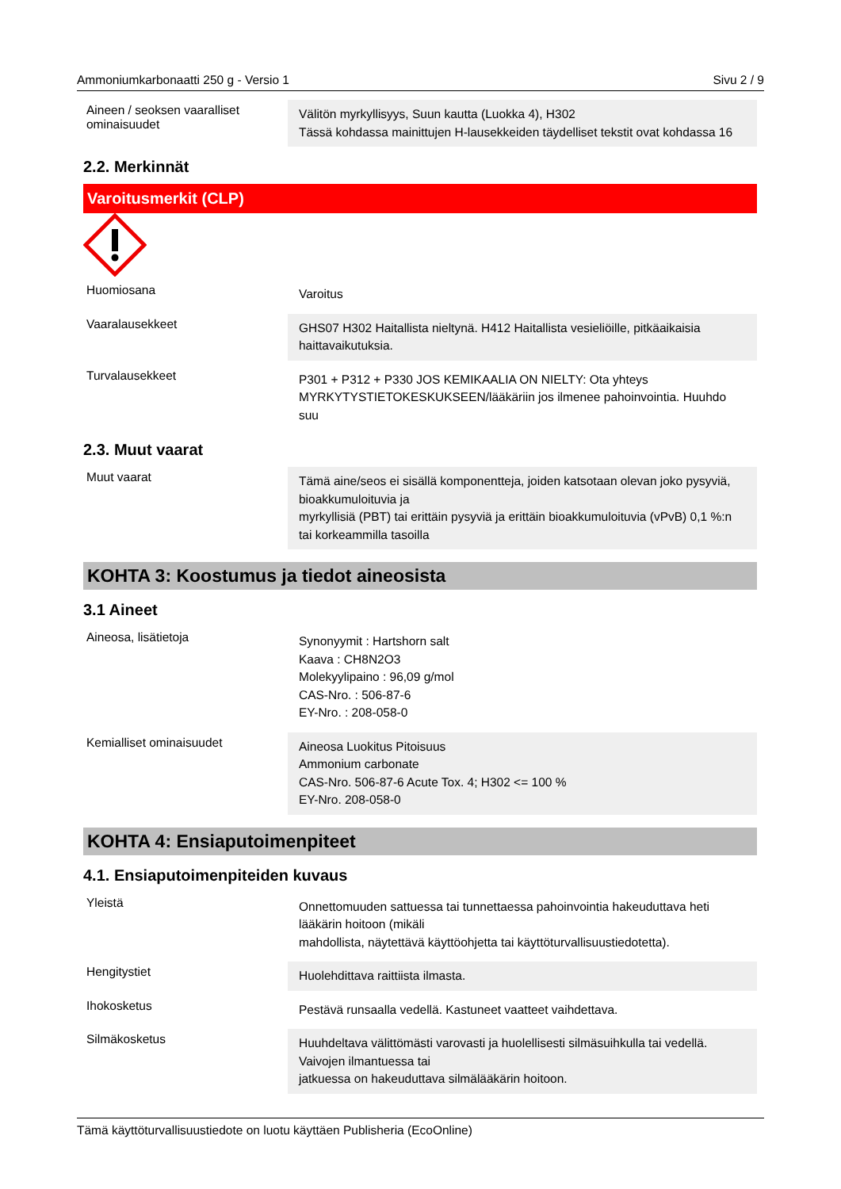Ammoniumkarbonaatti 250 g - Versio 1 Sivu 2 / 9
Aineen / seoksen vaaralliset ominaisuudet
Välitön myrkyllisyys, Suun kautta (Luokka 4), H302
Tässä kohdassa mainittujen H-lausekkeiden täydelliset tekstit ovat kohdassa 16
2.2. Merkinnät
Varoitusmerkit (CLP)
Huomiosana
Varoitus
Vaaralausekkeet
GHS07 H302 Haitallista nieltynä. H412 Haitallista vesieliöille, pitkäaikaisia haittavaikutuksia.
Turvalausekkeet
P301 + P312 + P330 JOS KEMIKAALIA ON NIELTY: Ota yhteys MYRKYTYSTIETOKESKUKSEEN/lääkäriin jos ilmenee pahoinvointia. Huuhdo suu
2.3. Muut vaarat
Muut vaarat
Tämä aine/seos ei sisällä komponentteja, joiden katsotaan olevan joko pysyviä, bioakkumuloituvia ja
myrkyllisiä (PBT) tai erittäin pysyviä ja erittäin bioakkumuloituvia (vPvB) 0,1 %:n tai korkeammilla tasoilla
KOHTA 3: Koostumus ja tiedot aineosista
3.1 Aineet
Aineosa, lisätietoja
Synonyymit : Hartshorn salt
Kaava : CH8N2O3
Molekyylipaino : 96,09 g/mol
CAS-Nro. : 506-87-6
EY-Nro. : 208-058-0
Kemialliset ominaisuudet
Aineosa Luokitus Pitoisuus
Ammonium carbonate
CAS-Nro. 506-87-6 Acute Tox. 4; H302 <= 100 %
EY-Nro. 208-058-0
KOHTA 4: Ensiaputoimenpiteet
4.1. Ensiaputoimenpiteiden kuvaus
Yleistä
Onnettomuuden sattuessa tai tunnettaessa pahoinvointia hakeuduttava heti lääkärin hoitoon (mikäli
mahdollista, näytettävä käyttöohjetta tai käyttöturvallisuustiedotetta).
Hengitystiet
Huolehdittava raittiista ilmasta.
Ihokosketus
Pestävä runsaalla vedellä. Kastuneet vaatteet vaihdettava.
Silmäkosketus
Huuhdeltava välittömästi varovasti ja huolellisesti silmäsuihkulla tai vedellä. Vaivojen ilmantuessa tai
jatkuessa on hakeuduttava silmälääkärin hoitoon.
Tämä käyttöturvallisuustiedote on luotu käyttäen Publisheria (EcoOnline)